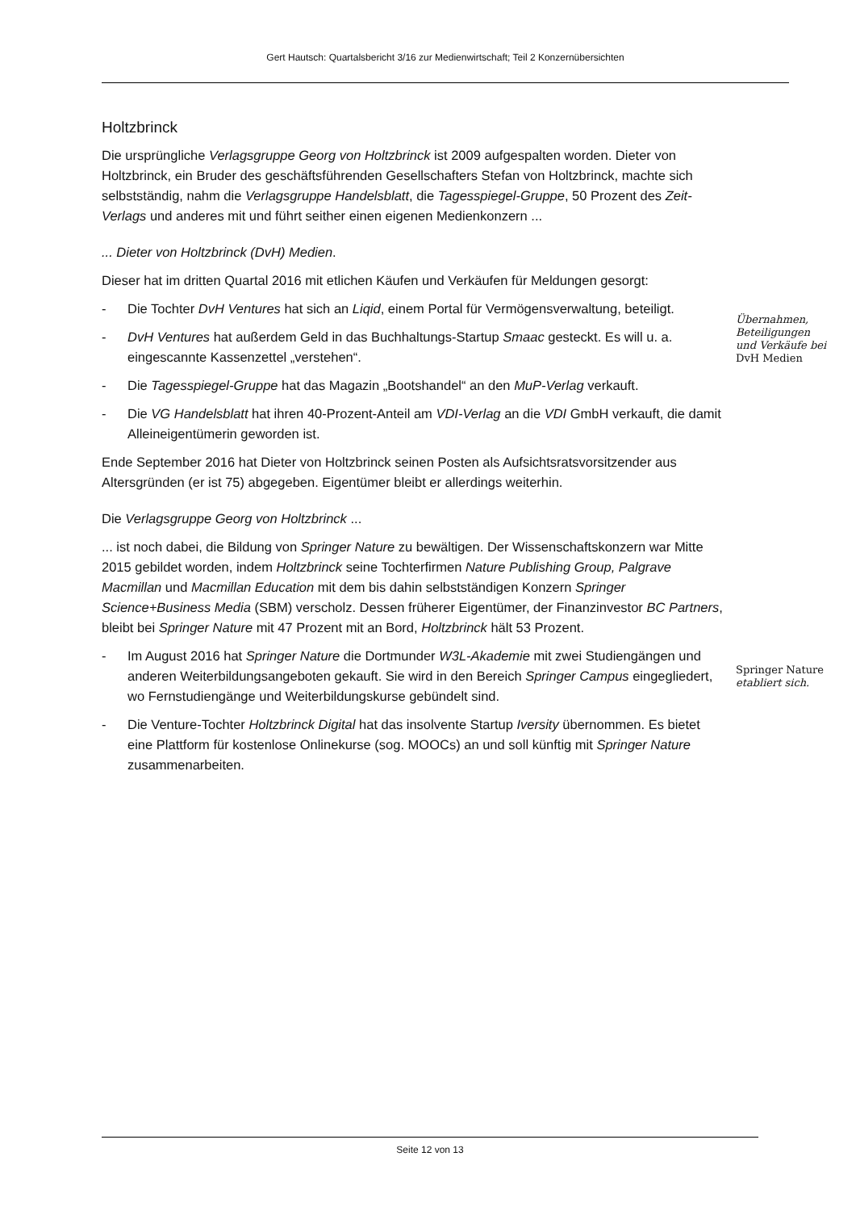Gert Hautsch: Quartalsbericht 3/16 zur Medienwirtschaft; Teil 2 Konzernübersichten
Holtzbrinck
Die ursprüngliche Verlagsgruppe Georg von Holtzbrinck ist 2009 aufgespalten worden. Dieter von Holtzbrinck, ein Bruder des geschäftsführenden Gesellschafters Stefan von Holtzbrinck, machte sich selbstständig, nahm die Verlagsgruppe Handelsblatt, die Tagesspiegel-Gruppe, 50 Prozent des Zeit-Verlags und anderes mit und führt seither einen eigenen Medienkonzern ...
... Dieter von Holtzbrinck (DvH) Medien.
Dieser hat im dritten Quartal 2016 mit etlichen Käufen und Verkäufen für Meldungen gesorgt:
- Die Tochter DvH Ventures hat sich an Liqid, einem Portal für Vermögensverwaltung, beteiligt.
- DvH Ventures hat außerdem Geld in das Buchhaltungs-Startup Smaac gesteckt. Es will u. a. eingescannte Kassenzettel „verstehen“.
- Die Tagesspiegel-Gruppe hat das Magazin „Bootshandel“ an den MuP-Verlag verkauft.
- Die VG Handelsblatt hat ihren 40-Prozent-Anteil am VDI-Verlag an die VDI GmbH verkauft, die damit Alleineigentümerin geworden ist.
Ende September 2016 hat Dieter von Holtzbrinck seinen Posten als Aufsichtsratsvorsitzender aus Altersgründen (er ist 75) abgegeben. Eigentümer bleibt er allerdings weiterhin.
Die Verlagsgruppe Georg von Holtzbrinck ...
... ist noch dabei, die Bildung von Springer Nature zu bewältigen. Der Wissenschaftskonzern war Mitte 2015 gebildet worden, indem Holtzbrinck seine Tochterfirmen Nature Publishing Group, Palgrave Macmillan und Macmillan Education mit dem bis dahin selbstständigen Konzern Springer Science+Business Media (SBM) verscholz. Dessen früherer Eigentümer, der Finanzinvestor BC Partners, bleibt bei Springer Nature mit 47 Prozent mit an Bord, Holtzbrinck hält 53 Prozent.
- Im August 2016 hat Springer Nature die Dortmunder W3L-Akademie mit zwei Studiengängen und anderen Weiterbildungsangeboten gekauft. Sie wird in den Bereich Springer Campus eingegliedert, wo Fernstudiengänge und Weiterbildungskurse gebündelt sind.
- Die Venture-Tochter Holtzbrinck Digital hat das insolvente Startup Iversity übernommen. Es bietet eine Plattform für kostenlose Onlinekurse (sog. MOOCs) an und soll künftig mit Springer Nature zusammenarbeiten.
Übernahmen, Beteiligungen und Verkäufe bei DvH Medien
Springer Nature etabliert sich.
Seite 12 von 13